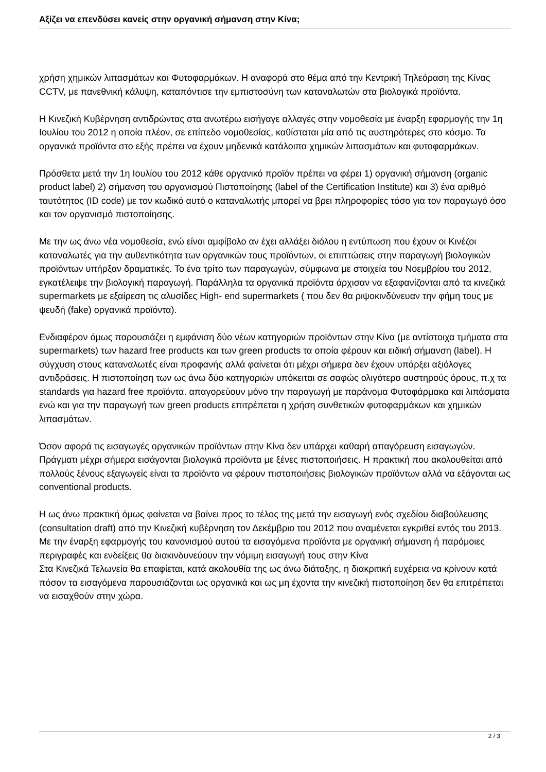Αξίζει να επενδύσει κανείς στην οργανική σήμανση στην Κίνα;
χρήση χημικών λιπασμάτων και Φυτοφαρμάκων. Η αναφορά στο θέμα από την Κεντρική Τηλεόραση της Κίνας CCTV, με πανεθνική κάλυψη, καταπόντισε την εμπιστοσύνη των καταναλωτών στα βιολογικά προϊόντα.
Η Κινεζική Κυβέρνηση αντιδρώντας στα ανωτέρω εισήγαγε αλλαγές στην νομοθεσία με έναρξη εφαρμογής την 1η Ιουλίου του 2012 η οποία πλέον, σε επίπεδο νομοθεσίας, καθίσταται μία από τις αυστηρότερες στο κόσμο. Τα οργανικά προϊόντα στο εξής πρέπει να έχουν μηδενικά κατάλοιπα χημικών λιπασμάτων και φυτοφαρμάκων.
Πρόσθετα μετά την 1η Ιουλίου του 2012 κάθε οργανικό προϊόν πρέπει να φέρει 1) οργανική σήμανση (organic product label) 2) σήμανση του οργανισμού Πιστοποίησης (label of the Certification Institute) και 3) ένα αριθμό ταυτότητος (ID code) με τον κωδικό αυτό ο καταναλωτής μπορεί να βρει πληροφορίες τόσο για τον παραγωγό όσο και τον οργανισμό πιστοποίησης.
Με την ως άνω νέα νομοθεσία, ενώ είναι αμφίβολο αν έχει αλλάξει διόλου η εντύπωση που έχουν οι Κινέζοι καταναλωτές για την αυθεντικότητα των οργανικών τους προϊόντων, οι επιπτώσεις στην παραγωγή βιολογικών προϊόντων υπήρξαν δραματικές. Το ένα τρίτο των παραγωγών, σύμφωνα με στοιχεία του Νοεμβρίου του 2012, εγκατέλειψε την βιολογική παραγωγή. Παράλληλα τα οργανικά προϊόντα άρχισαν να εξαφανίζονται από τα κινεζικά supermarkets με εξαίρεση τις αλυσίδες High- end supermarkets ( που δεν θα ριψοκινδύνευαν την φήμη τους με ψευδή (fake) οργανικά προϊόντα).
Ενδιαφέρον όμως παρουσιάζει η εμφάνιση δύο νέων κατηγοριών προϊόντων στην Κίνα (με αντίστοιχα τμήματα στα supermarkets) των hazard free products και των green products τα οποία φέρουν και ειδική σήμανση (label). Η σύγχυση στους καταναλωτές είναι προφανής αλλά φαίνεται ότι μέχρι σήμερα δεν έχουν υπάρξει αξιόλογες αντιδράσεις. Η πιστοποίηση των ως άνω δύο κατηγοριών υπόκειται σε σαφώς ολιγότερο αυστηρούς όρους, π.χ τα standards για hazard free προϊόντα. απαγορεύουν μόνο την παραγωγή με παράνομα Φυτοφάρμακα και λιπάσματα ενώ και για την παραγωγή των green products επιτρέπεται η χρήση συνθετικών φυτοφαρμάκων και χημικών λιπασμάτων.
Όσον αφορά τις εισαγωγές οργανικών προϊόντων στην Κίνα δεν υπάρχει καθαρή απαγόρευση εισαγωγών. Πράγματι μέχρι σήμερα εισάγονται βιολογικά προϊόντα με ξένες πιστοποιήσεις. Η πρακτική που ακολουθείται από πολλούς ξένους εξαγωγείς είναι τα προϊόντα να φέρουν πιστοποιήσεις βιολογικών προϊόντων αλλά να εξάγονται ως conventional products.
Η ως άνω πρακτική όμως φαίνεται να βαίνει προς το τέλος της μετά την εισαγωγή ενός σχεδίου διαβούλευσης (consultation draft) από την Κινεζική κυβέρνηση τον Δεκέμβριο του 2012 που αναμένεται εγκριθεί εντός του 2013. Με την έναρξη εφαρμογής του κανονισμού αυτού τα εισαγόμενα προϊόντα με οργανική σήμανση ή παρόμοιες περιγραφές και ενδείξεις θα διακινδυνεύουν την νόμιμη εισαγωγή τους στην Κίνα
Στα Κινεζικά Τελωνεία θα επαφίεται, κατά ακολουθία της ως άνω διάταξης, η διακριτική ευχέρεια να κρίνουν κατά πόσον τα εισαγόμενα παρουσιάζονται ως οργανικά και ως μη έχοντα την κινεζική πιστοποίηση δεν θα επιτρέπεται να εισαχθούν στην χώρα.
2 / 3